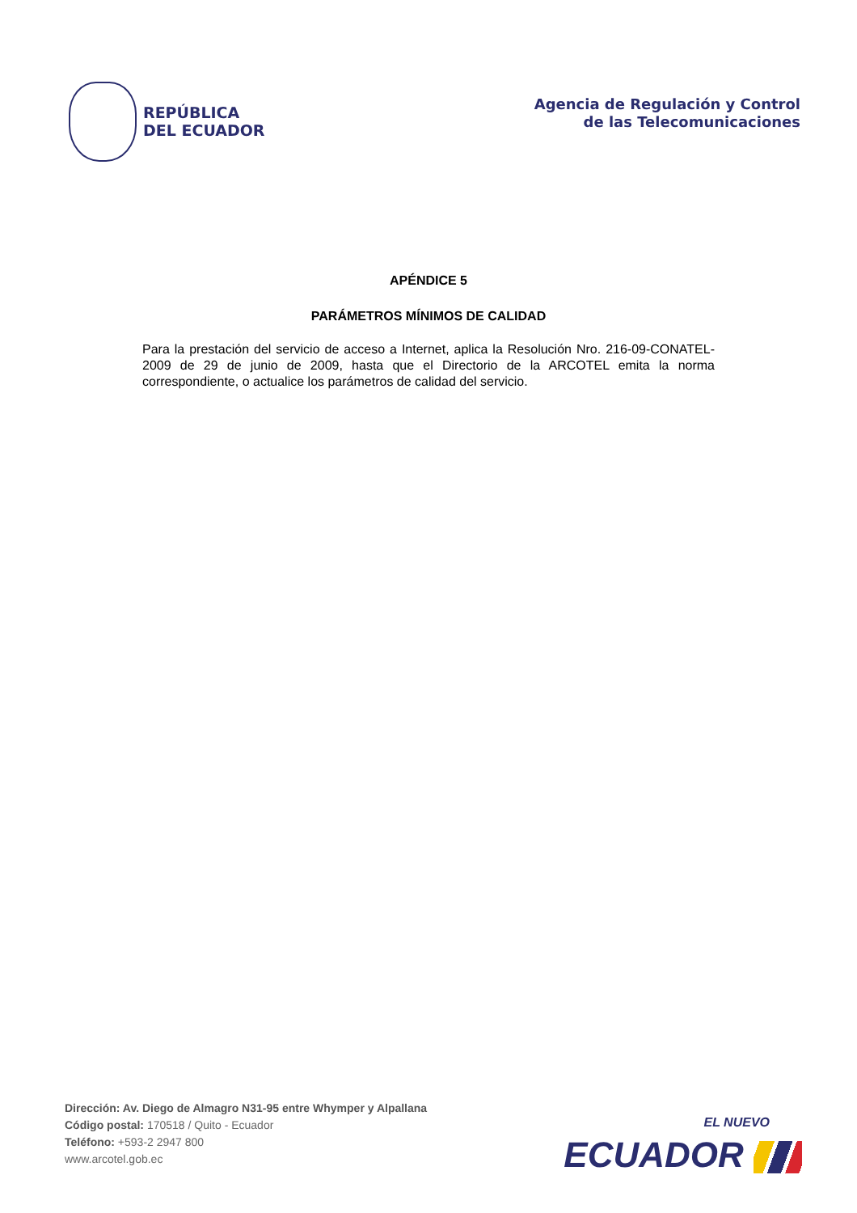REPÚBLICA
DEL ECUADOR
Agencia de Regulación y Control
de las Telecomunicaciones
APÉNDICE 5
PARÁMETROS MÍNIMOS DE CALIDAD
Para la prestación del servicio de acceso a Internet, aplica la Resolución Nro. 216-09-CONATEL-2009 de 29 de junio de 2009, hasta que el Directorio de la ARCOTEL emita la norma correspondiente, o actualice los parámetros de calidad del servicio.
Dirección: Av. Diego de Almagro N31-95 entre Whymper y Alpallana
Código postal: 170518 / Quito - Ecuador
Teléfono: +593-2 2947 800
www.arcotel.gob.ec
EL NUEVO
ECUADOR